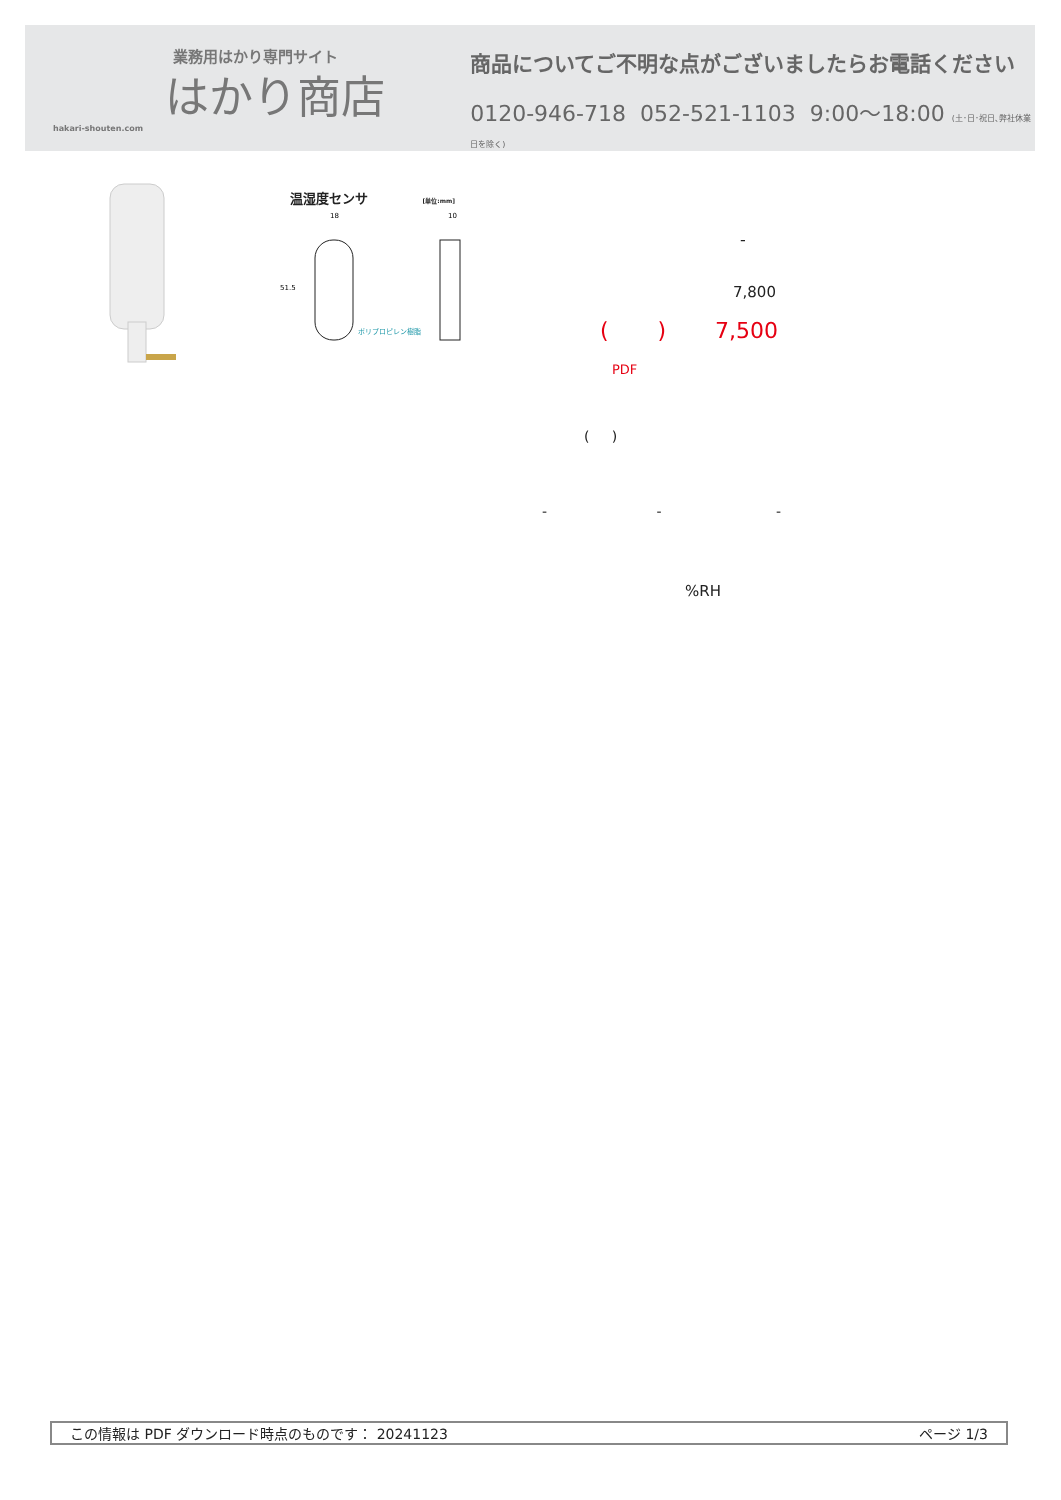業務用はかり専門サイト
はかり商店
hakari-shouten.com
商品についてご不明な点がございましたらお電話ください
0120-946-718 052-521-1103 9:00〜18:00 (土･日･祝日､弊社休業日を除く)
温湿度センサ [単位:mm]
51.5
18
10
ポリプロピレン樹脂
-
7,800
( ) 7,500
PDF
( )
- - -
%RH
この情報は PDF ダウンロード時点のものです： 20241123 ページ 1/3